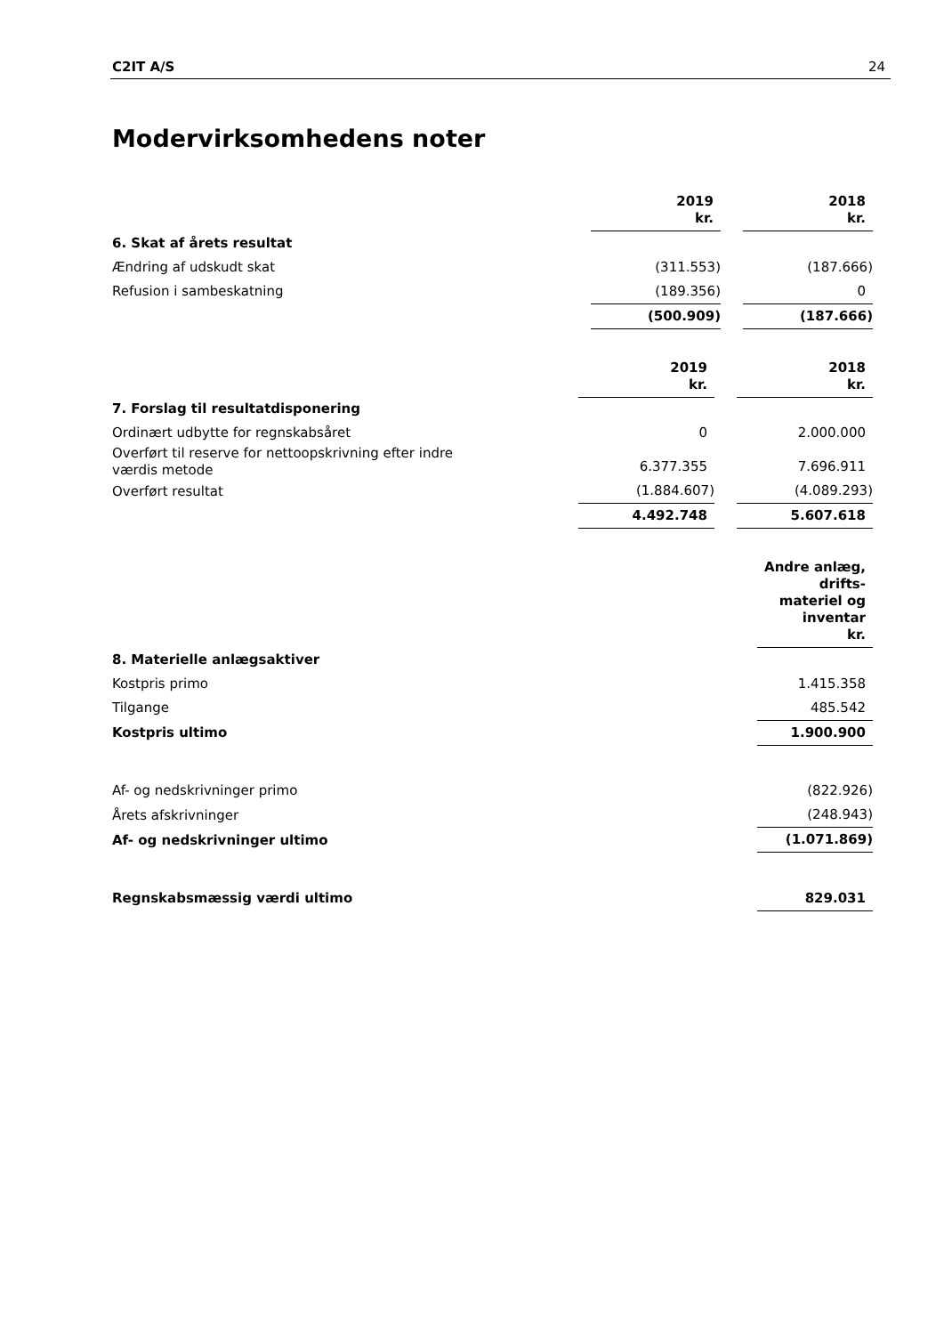C2IT A/S 24
Modervirksomhedens noter
| | 2019 kr. | | 2018 kr. |
| 6. Skat af årets resultat | | | |
| Ændring af udskudt skat | (311.553) | | (187.666) |
| Refusion i sambeskatning | (189.356) | | 0 |
| | (500.909) | | (187.666) |
| | 2019 kr. | | 2018 kr. |
| 7. Forslag til resultatdisponering | | | |
| Ordinært udbytte for regnskabsåret | 0 | | 2.000.000 |
| Overført til reserve for nettoopskrivning efter indre værdis metode | 6.377.355 | | 7.696.911 |
| Overført resultat | (1.884.607) | | (4.089.293) |
| | 4.492.748 | | 5.607.618 |
| | Andre anlæg, drifts- materiel og inventar kr. |
| --- | --- |
| 8. Materielle anlægsaktiver | |
| Kostpris primo | 1.415.358 |
| Tilgange | 485.542 |
| Kostpris ultimo | 1.900.900 |
| Af- og nedskrivninger primo | (822.926) |
| Årets afskrivninger | (248.943) |
| Af- og nedskrivninger ultimo | (1.071.869) |
| Regnskabsmæssig værdi ultimo | 829.031 |